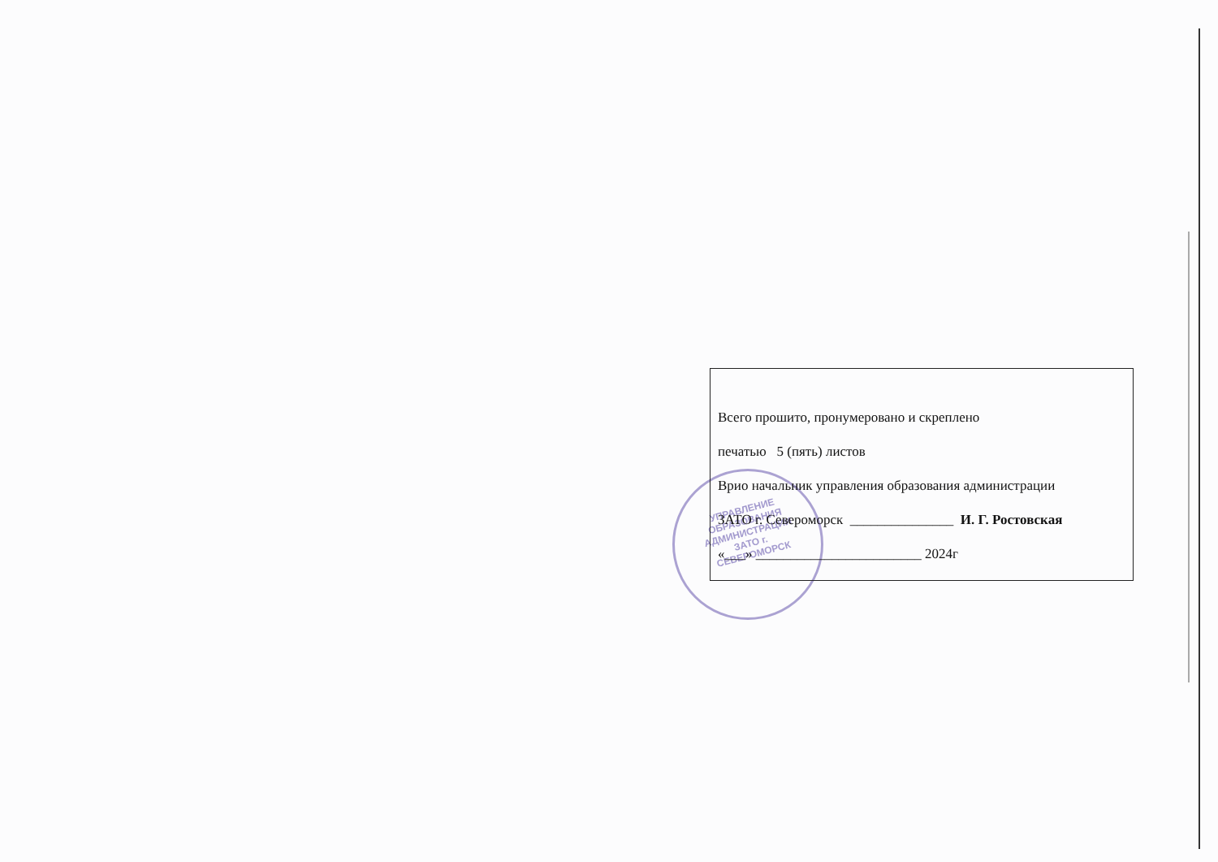УПРАВЛЕНИЕ ОБРАЗОВАНИЯ АДМИНИСТРАЦИИ ЗАТО г. СЕВЕРОМОРСК
Всего прошито, пронумеровано и скреплено
печатью 5 (пять) листов
Врио начальник управления образования администрации
ЗАТО г. Североморск _______________ И. Г. Ростовская
«___» ________________________ 2024г